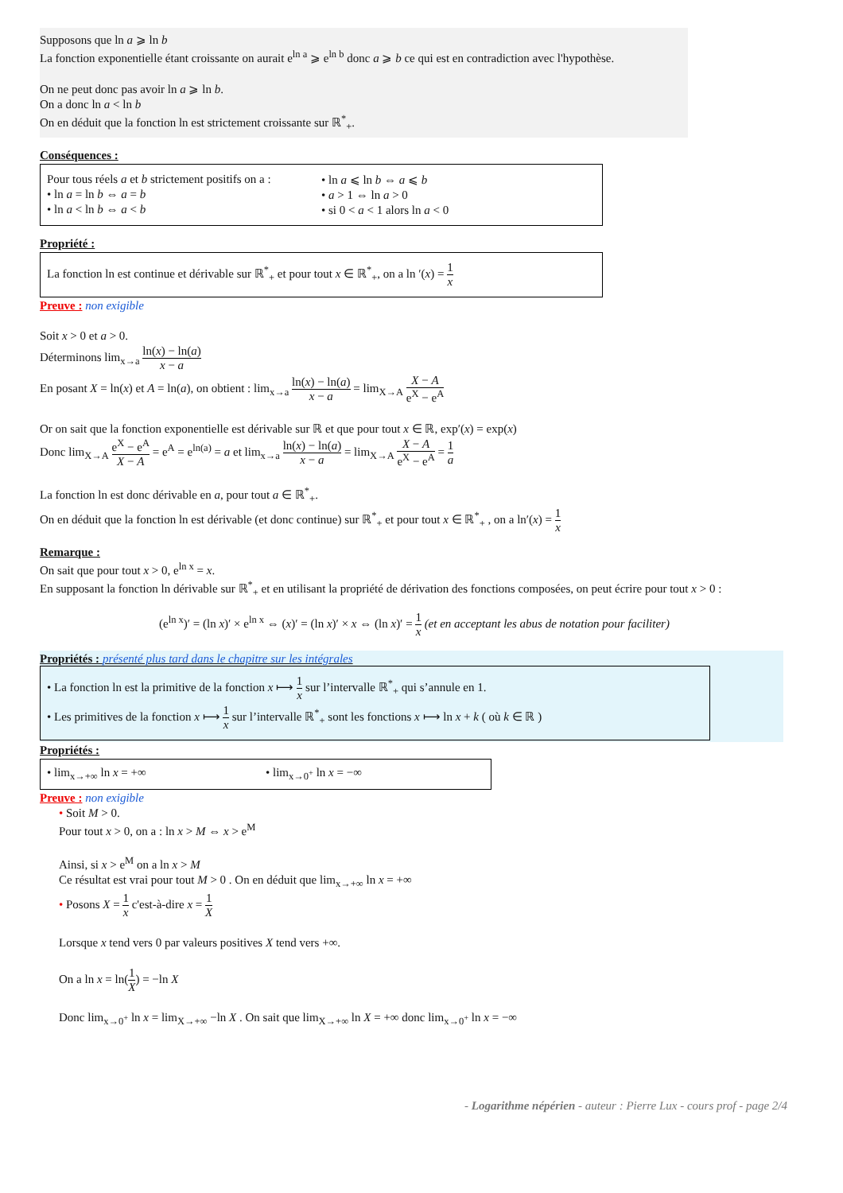Supposons que ln a ⩾ ln b
La fonction exponentielle étant croissante on aurait e<sup>ln a</sup> ⩾ e<sup>ln b</sup> donc a ⩾ b ce qui est en contradiction avec l'hypothèse.
On ne peut donc pas avoir ln a ⩾ ln b.
On a donc ln a < ln b
On en déduit que la fonction ln est strictement croissante sur ℝ<sup>*</sup><sub>+</sub>.
Conséquences :
Pour tous réels a et b strictement positifs on a :
• ln a = ln b ⇔ a = b
• ln a < ln b ⇔ a < b
• ln a ⩽ ln b ⇔ a ⩽ b
• a > 1 ⇔ ln a > 0
• si 0 < a < 1 alors ln a < 0
Propriété :
La fonction ln est continue et dérivable sur ℝ<sup>*</sup><sub>+</sub> et pour tout x ∈ ℝ<sup>*</sup><sub>+</sub>, on a ln ′(x) = 1 x
Preuve : non exigible
Soit x > 0 et a > 0.
Déterminons lim<sub>x→a</sub> ln(x) − ln(a) x − a
En posant X = ln(x) et A = ln(a), on obtient : lim<sub>x→a</sub> ln(x) − ln(a) x − a = lim<sub>X→A</sub> X − A e<sup>X</sup> − e<sup>A</sup>
Or on sait que la fonction exponentielle est dérivable sur ℝ et que pour tout x ∈ ℝ, exp′(x) = exp(x)
Donc lim<sub>X→A</sub> e<sup>X</sup> − e<sup>A</sup> X − A = e<sup>A</sup> = e<sup>ln(a)</sup> = a et lim<sub>x→a</sub> ln(x) − ln(a) x − a = lim<sub>X→A</sub> X − A e<sup>X</sup> − e<sup>A</sup> = 1 a
La fonction ln est donc dérivable en a, pour tout a ∈ ℝ<sup>*</sup><sub>+</sub>.
On en déduit que la fonction ln est dérivable (et donc continue) sur ℝ<sup>*</sup><sub>+</sub> et pour tout x ∈ ℝ<sup>*</sup><sub>+</sub> , on a ln′(x) = 1 x
Remarque :
On sait que pour tout x > 0, e<sup>ln x</sup> = x.
En supposant la fonction ln dérivable sur ℝ<sup>*</sup><sub>+</sub> et en utilisant la propriété de dérivation des fonctions composées, on peut écrire pour tout x > 0 :
(e<sup>ln x</sup>)′ = (ln x)′ × e<sup>ln x</sup> ⇔ (x)′ = (ln x)′ × x ⇔ (ln x)′ = 1 x (et en acceptant les abus de notation pour faciliter)
Propriétés : présenté plus tard dans le chapitre sur les intégrales
• La fonction ln est la primitive de la fonction x ⟼ 1 x sur l’intervalle ℝ<sup>*</sup><sub>+</sub> qui s’annule en 1.
• Les primitives de la fonction x ⟼ 1 x sur l’intervalle ℝ<sup>*</sup><sub>+</sub> sont les fonctions x ⟼ ln x + k ( où k ∈ ℝ )
Propriétés :
• lim<sub>x→+∞</sub> ln x = +∞ • lim<sub>x→0<sup>+</sup></sub> ln x = −∞
Preuve : non exigible
• Soit M > 0.
Pour tout x > 0, on a : ln x > M ⇔ x > e<sup>M</sup>
Ainsi, si x > e<sup>M</sup> on a ln x > M
Ce résultat est vrai pour tout M > 0 . On en déduit que lim<sub>x→+∞</sub> ln x = +∞
• Posons X = 1 x c'est-à-dire x = 1 X
Lorsque x tend vers 0 par valeurs positives X tend vers +∞.
On a ln x = ln(1 X) = −ln X
Donc lim<sub>x→0<sup>+</sup></sub> ln x = lim<sub>X→+∞</sub> −ln X . On sait que lim<sub>X→+∞</sub> ln X = +∞ donc lim<sub>x→0<sup>+</sup></sub> ln x = −∞
- Logarithme népérien - auteur : Pierre Lux - cours prof - page 2/4